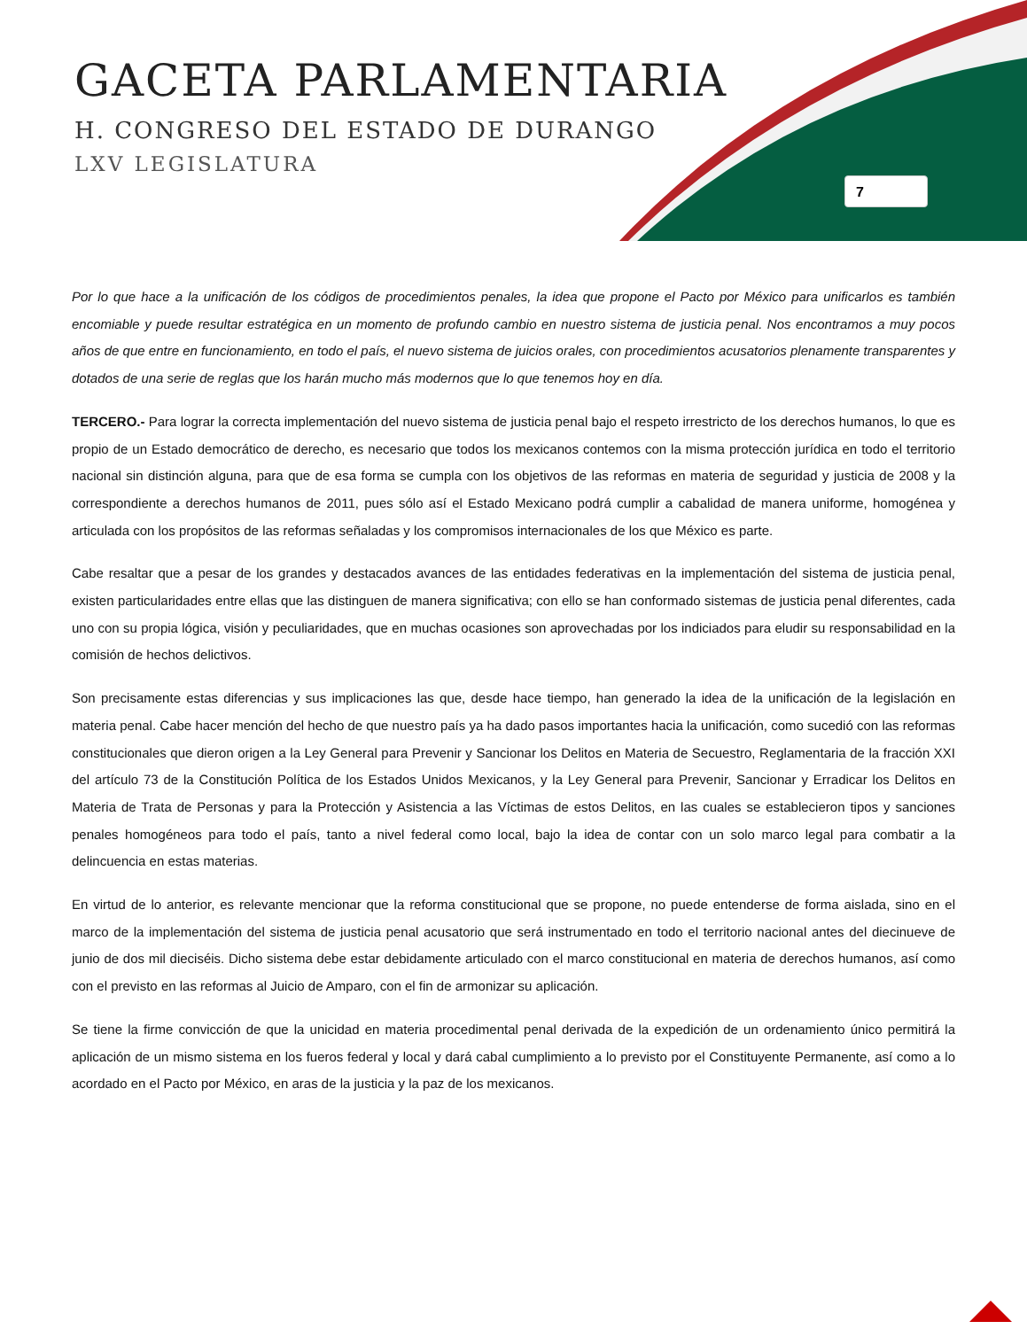GACETA PARLAMENTARIA
H. CONGRESO DEL ESTADO DE DURANGO
LXV LEGISLATURA
7
Por lo que hace a la unificación de los códigos de procedimientos penales, la idea que propone el Pacto por México para unificarlos es también encomiable y puede resultar estratégica en un momento de profundo cambio en nuestro sistema de justicia penal. Nos encontramos a muy pocos años de que entre en funcionamiento, en todo el país, el nuevo sistema de juicios orales, con procedimientos acusatorios plenamente transparentes y dotados de una serie de reglas que los harán mucho más modernos que lo que tenemos hoy en día.
TERCERO.- Para lograr la correcta implementación del nuevo sistema de justicia penal bajo el respeto irrestricto de los derechos humanos, lo que es propio de un Estado democrático de derecho, es necesario que todos los mexicanos contemos con la misma protección jurídica en todo el territorio nacional sin distinción alguna, para que de esa forma se cumpla con los objetivos de las reformas en materia de seguridad y justicia de 2008 y la correspondiente a derechos humanos de 2011, pues sólo así el Estado Mexicano podrá cumplir a cabalidad de manera uniforme, homogénea y articulada con los propósitos de las reformas señaladas y los compromisos internacionales de los que México es parte.
Cabe resaltar que a pesar de los grandes y destacados avances de las entidades federativas en la implementación del sistema de justicia penal, existen particularidades entre ellas que las distinguen de manera significativa; con ello se han conformado sistemas de justicia penal diferentes, cada uno con su propia lógica, visión y peculiaridades, que en muchas ocasiones son aprovechadas por los indiciados para eludir su responsabilidad en la comisión de hechos delictivos.
Son precisamente estas diferencias y sus implicaciones las que, desde hace tiempo, han generado la idea de la unificación de la legislación en materia penal. Cabe hacer mención del hecho de que nuestro país ya ha dado pasos importantes hacia la unificación, como sucedió con las reformas constitucionales que dieron origen a la Ley General para Prevenir y Sancionar los Delitos en Materia de Secuestro, Reglamentaria de la fracción XXI del artículo 73 de la Constitución Política de los Estados Unidos Mexicanos, y la Ley General para Prevenir, Sancionar y Erradicar los Delitos en Materia de Trata de Personas y para la Protección y Asistencia a las Víctimas de estos Delitos, en las cuales se establecieron tipos y sanciones penales homogéneos para todo el país, tanto a nivel federal como local, bajo la idea de contar con un solo marco legal para combatir a la delincuencia en estas materias.
En virtud de lo anterior, es relevante mencionar que la reforma constitucional que se propone, no puede entenderse de forma aislada, sino en el marco de la implementación del sistema de justicia penal acusatorio que será instrumentado en todo el territorio nacional antes del diecinueve de junio de dos mil dieciséis. Dicho sistema debe estar debidamente articulado con el marco constitucional en materia de derechos humanos, así como con el previsto en las reformas al Juicio de Amparo, con el fin de armonizar su aplicación.
Se tiene la firme convicción de que la unicidad en materia procedimental penal derivada de la expedición de un ordenamiento único permitirá la aplicación de un mismo sistema en los fueros federal y local y dará cabal cumplimiento a lo previsto por el Constituyente Permanente, así como a lo acordado en el Pacto por México, en aras de la justicia y la paz de los mexicanos.